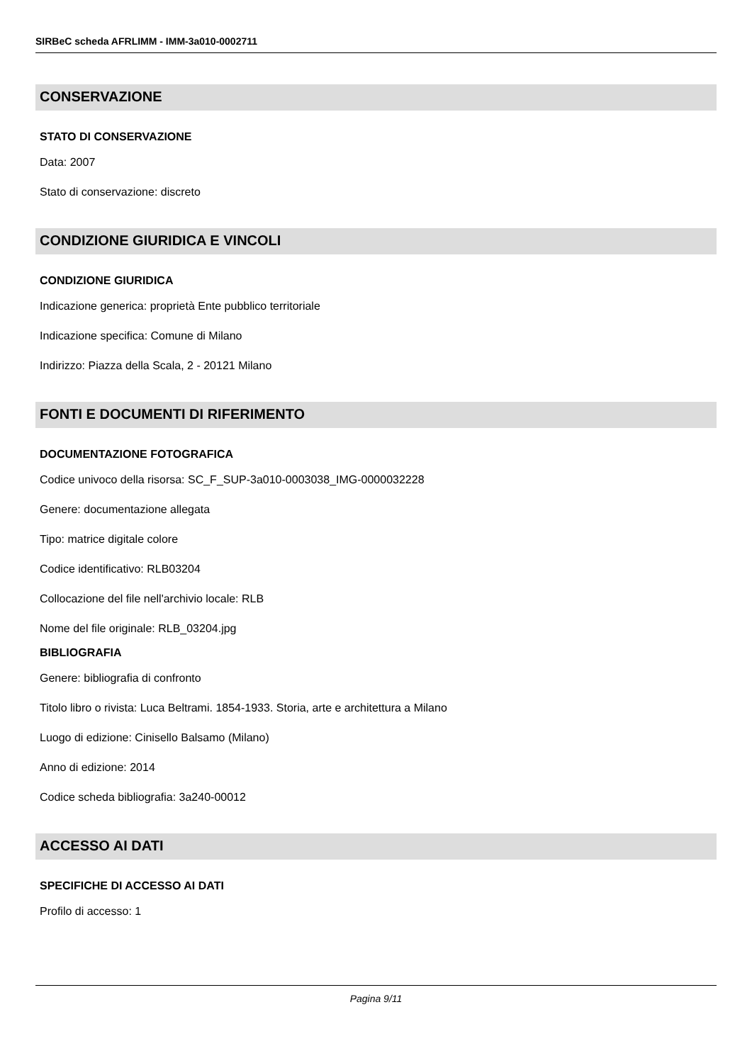SIRBeC scheda AFRLIMM - IMM-3a010-0002711
CONSERVAZIONE
STATO DI CONSERVAZIONE
Data: 2007
Stato di conservazione: discreto
CONDIZIONE GIURIDICA E VINCOLI
CONDIZIONE GIURIDICA
Indicazione generica: proprietà Ente pubblico territoriale
Indicazione specifica: Comune di Milano
Indirizzo: Piazza della Scala, 2 - 20121 Milano
FONTI E DOCUMENTI DI RIFERIMENTO
DOCUMENTAZIONE FOTOGRAFICA
Codice univoco della risorsa: SC_F_SUP-3a010-0003038_IMG-0000032228
Genere: documentazione allegata
Tipo: matrice digitale colore
Codice identificativo: RLB03204
Collocazione del file nell'archivio locale: RLB
Nome del file originale: RLB_03204.jpg
BIBLIOGRAFIA
Genere: bibliografia di confronto
Titolo libro o rivista: Luca Beltrami. 1854-1933. Storia, arte e architettura a Milano
Luogo di edizione: Cinisello Balsamo (Milano)
Anno di edizione: 2014
Codice scheda bibliografia: 3a240-00012
ACCESSO AI DATI
SPECIFICHE DI ACCESSO AI DATI
Profilo di accesso: 1
Pagina 9/11